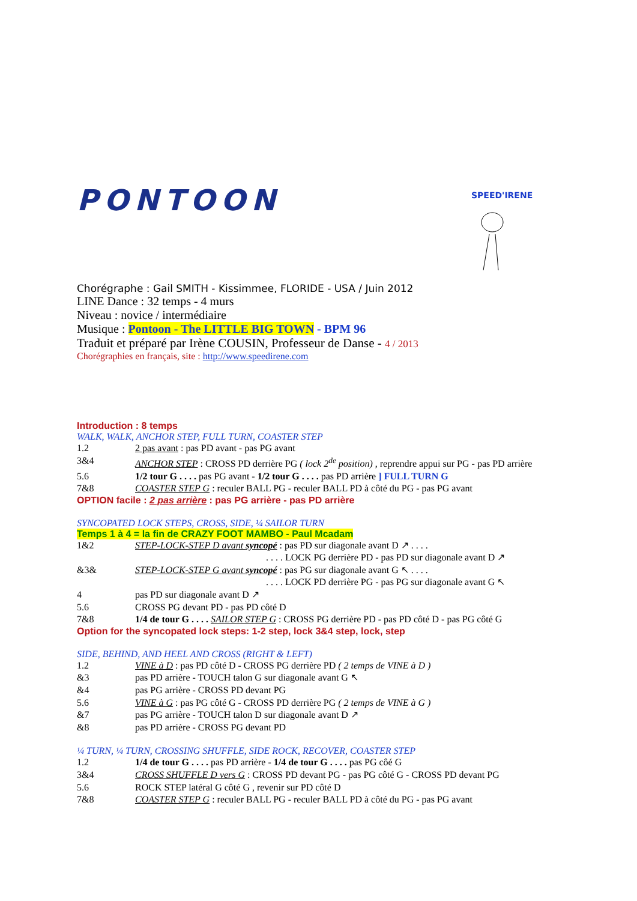PONTOON
SPEED'IRENE
Chorégraphe : Gail SMITH - Kissimmee, FLORIDE - USA / Juin 2012
LINE Dance : 32 temps - 4 murs
Niveau : novice / intermédiaire
Musique : Pontoon - The LITTLE BIG TOWN - BPM 96
Traduit et préparé par Irène COUSIN, Professeur de Danse - 4 / 2013
Chorégraphies en français, site : http://www.speedirene.com
Introduction : 8 temps
WALK, WALK, ANCHOR STEP, FULL TURN, COASTER STEP
1.2 2 pas avant : pas PD avant - pas PG avant
3&4 ANCHOR STEP : CROSS PD derrière PG ( lock 2<sup>de</sup> position) , reprendre appui sur PG - pas PD arrière
5.6 1/2 tour G . . . . pas PG avant - 1/2 tour G . . . . pas PD arrière ] FULL TURN G
7&8 COASTER STEP G : reculer BALL PG - reculer BALL PD à côté du PG - pas PG avant
OPTION facile : 2 pas arrière : pas PG arrière - pas PD arrière
SYNCOPATED LOCK STEPS, CROSS, SIDE, ¼ SAILOR TURN
Temps 1 à 4 = la fin de CRAZY FOOT MAMBO - Paul Mcadam
1&2 STEP-LOCK-STEP D avant syncopé : pas PD sur diagonale avant D ↗ . . . .
. . . . LOCK PG derrière PD - pas PD sur diagonale avant D ↗
&3& STEP-LOCK-STEP G avant syncopé : pas PG sur diagonale avant G ↖ . . . .
. . . . LOCK PD derrière PG - pas PG sur diagonale avant G ↖
4 pas PD sur diagonale avant D ↗
5.6 CROSS PG devant PD - pas PD côté D
7&8 1/4 de tour G . . . . SAILOR STEP G : CROSS PG derrière PD - pas PD côté D - pas PG côté G
Option for the syncopated lock steps: 1-2 step, lock 3&4 step, lock, step
SIDE, BEHIND, AND HEEL AND CROSS (RIGHT & LEFT)
1.2 VINE à D : pas PD côté D - CROSS PG derrière PD ( 2 temps de VINE à D )
&3 pas PD arrière - TOUCH talon G sur diagonale avant G ↖
&4 pas PG arrière - CROSS PD devant PG
5.6 VINE à G : pas PG côté G - CROSS PD derrière PG ( 2 temps de VINE à G )
&7 pas PG arrière - TOUCH talon D sur diagonale avant D ↗
&8 pas PD arrière - CROSS PG devant PD
¼ TURN, ¼ TURN, CROSSING SHUFFLE, SIDE ROCK, RECOVER, COASTER STEP
1.2 1/4 de tour G . . . . pas PD arrière - 1/4 de tour G . . . . pas PG côé G
3&4 CROSS SHUFFLE D vers G : CROSS PD devant PG - pas PG côté G - CROSS PD devant PG
5.6 ROCK STEP latéral G côté G , revenir sur PD côté D
7&8 COASTER STEP G : reculer BALL PG - reculer BALL PD à côté du PG - pas PG avant